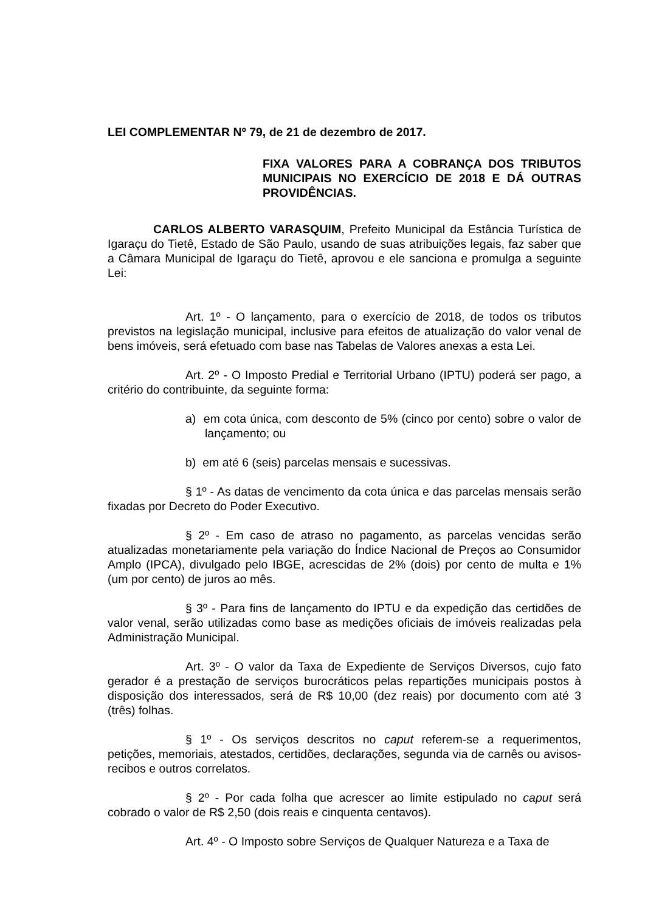LEI COMPLEMENTAR Nº 79, de 21 de dezembro de 2017.
FIXA VALORES PARA A COBRANÇA DOS TRIBUTOS MUNICIPAIS NO EXERCÍCIO DE 2018 E DÁ OUTRAS PROVIDÊNCIAS.
CARLOS ALBERTO VARASQUIM, Prefeito Municipal da Estância Turística de Igaraçu do Tietê, Estado de São Paulo, usando de suas atribuições legais, faz saber que a Câmara Municipal de Igaraçu do Tietê, aprovou e ele sanciona e promulga a seguinte Lei:
Art. 1º - O lançamento, para o exercício de 2018, de todos os tributos previstos na legislação municipal, inclusive para efeitos de atualização do valor venal de bens imóveis, será efetuado com base nas Tabelas de Valores anexas a esta Lei.
Art. 2º - O Imposto Predial e Territorial Urbano (IPTU) poderá ser pago, a critério do contribuinte, da seguinte forma:
a) em cota única, com desconto de 5% (cinco por cento) sobre o valor de lançamento; ou
b) em até 6 (seis) parcelas mensais e sucessivas.
§ 1º - As datas de vencimento da cota única e das parcelas mensais serão fixadas por Decreto do Poder Executivo.
§ 2º - Em caso de atraso no pagamento, as parcelas vencidas serão atualizadas monetariamente pela variação do Índice Nacional de Preços ao Consumidor Amplo (IPCA), divulgado pelo IBGE, acrescidas de 2% (dois) por cento de multa e 1% (um por cento) de juros ao mês.
§ 3º - Para fins de lançamento do IPTU e da expedição das certidões de valor venal, serão utilizadas como base as medições oficiais de imóveis realizadas pela Administração Municipal.
Art. 3º - O valor da Taxa de Expediente de Serviços Diversos, cujo fato gerador é a prestação de serviços burocráticos pelas repartições municipais postos à disposição dos interessados, será de R$ 10,00 (dez reais) por documento com até 3 (três) folhas.
§ 1º - Os serviços descritos no caput referem-se a requerimentos, petições, memoriais, atestados, certidões, declarações, segunda via de carnês ou avisos-recibos e outros correlatos.
§ 2º - Por cada folha que acrescer ao limite estipulado no caput será cobrado o valor de R$ 2,50 (dois reais e cinquenta centavos).
Art. 4º - O Imposto sobre Serviços de Qualquer Natureza e a Taxa de